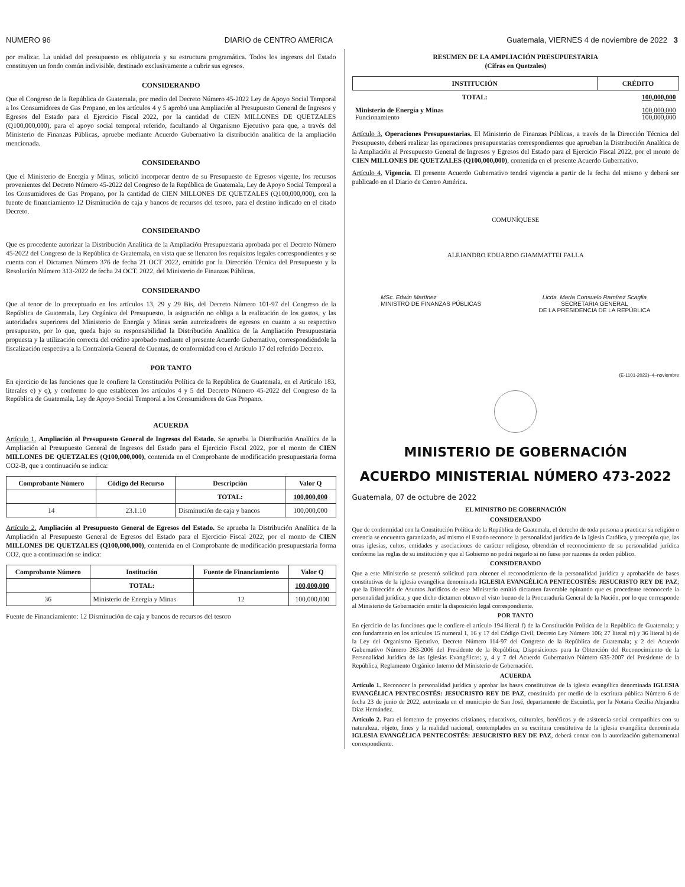NUMERO 96 DIARIO de CENTRO AMERICA Guatemala, VIERNES 4 de noviembre de 2022 3
por realizar. La unidad del presupuesto es obligatoria y su estructura programática. Todos los ingresos del Estado constituyen un fondo común indivisible, destinado exclusivamente a cubrir sus egresos.
CONSIDERANDO
Que el Congreso de la República de Guatemala, por medio del Decreto Número 45-2022 Ley de Apoyo Social Temporal a los Consumidores de Gas Propano, en los artículos 4 y 5 aprobó una Ampliación al Presupuesto General de Ingresos y Egresos del Estado para el Ejercicio Fiscal 2022, por la cantidad de CIEN MILLONES DE QUETZALES (Q100,000,000), para el apoyo social temporal referido, facultando al Organismo Ejecutivo para que, a través del Ministerio de Finanzas Públicas, apruebe mediante Acuerdo Gubernativo la distribución analítica de la ampliación mencionada.
CONSIDERANDO
Que el Ministerio de Energía y Minas, solicitó incorporar dentro de su Presupuesto de Egresos vigente, los recursos provenientes del Decreto Número 45-2022 del Congreso de la República de Guatemala, Ley de Apoyo Social Temporal a los Consumidores de Gas Propano, por la cantidad de CIEN MILLONES DE QUETZALES (Q100,000,000), con la fuente de financiamiento 12 Disminución de caja y bancos de recursos del tesoro, para el destino indicado en el citado Decreto.
CONSIDERANDO
Que es procedente autorizar la Distribución Analítica de la Ampliación Presupuestaria aprobada por el Decreto Número 45-2022 del Congreso de la República de Guatemala, en vista que se llenaron los requisitos legales correspondientes y se cuenta con el Dictamen Número 376 de fecha 21 OCT 2022, emitido por la Dirección Técnica del Presupuesto y la Resolución Número 313-2022 de fecha 24 OCT. 2022, del Ministerio de Finanzas Públicas.
CONSIDERANDO
Que al tenor de lo preceptuado en los artículos 13, 29 y 29 Bis, del Decreto Número 101-97 del Congreso de la República de Guatemala, Ley Orgánica del Presupuesto, la asignación no obliga a la realización de los gastos, y las autoridades superiores del Ministerio de Energía y Minas serán autorizadores de egresos en cuanto a su respectivo presupuesto, por lo que, queda bajo su responsabilidad la Distribución Analítica de la Ampliación Presupuestaria propuesta y la utilización correcta del crédito aprobado mediante el presente Acuerdo Gubernativo, correspondiéndole la fiscalización respectiva a la Contraloría General de Cuentas, de conformidad con el Artículo 17 del referido Decreto.
POR TANTO
En ejercicio de las funciones que le confiere la Constitución Política de la República de Guatemala, en el Artículo 183, literales e) y q), y conforme lo que establecen los artículos 4 y 5 del Decreto Número 45-2022 del Congreso de la República de Guatemala, Ley de Apoyo Social Temporal a los Consumidores de Gas Propano.
ACUERDA
Artículo 1. Ampliación al Presupuesto General de Ingresos del Estado. Se aprueba la Distribución Analítica de la Ampliación al Presupuesto General de Ingresos del Estado para el Ejercicio Fiscal 2022, por el monto de CIEN MILLONES DE QUETZALES (Q100,000,000), contenida en el Comprobante de modificación presupuestaria forma CO2-B, que a continuación se indica:
| Comprobante Número | Código del Recurso | Descripción | Valor Q |
| --- | --- | --- | --- |
| | | TOTAL: | 100,000,000 |
| 14 | 23.1.10 | Disminución de caja y bancos | 100,000,000 |
Artículo 2. Ampliación al Presupuesto General de Egresos del Estado. Se aprueba la Distribución Analítica de la Ampliación al Presupuesto General de Egresos del Estado para el Ejercicio Fiscal 2022, por el monto de CIEN MILLONES DE QUETZALES (Q100,000,000), contenida en el Comprobante de modificación presupuestaria forma CO2, que a continuación se indica:
| Comprobante Número | Institución | Fuente de Financiamiento | Valor Q |
| --- | --- | --- | --- |
| | TOTAL: | | 100,000,000 |
| 36 | Ministerio de Energía y Minas | 12 | 100,000,000 |
Fuente de Financiamiento: 12 Disminución de caja y bancos de recursos del tesoro
RESUMEN DE LA AMPLIACIÓN PRESUPUESTARIA
(Cifras en Quetzales)
| INSTITUCIÓN | CRÉDITO |
| --- | --- |
| TOTAL: | 100,000,000 |
| Ministerio de Energía y Minas Funcionamiento | 100,000,000 100,000,000 |
Artículo 3. Operaciones Presupuestarias. El Ministerio de Finanzas Públicas, a través de la Dirección Técnica del Presupuesto, deberá realizar las operaciones presupuestarias correspondientes que aprueban la Distribución Analítica de la Ampliación al Presupuesto General de Ingresos y Egresos del Estado para el Ejercicio Fiscal 2022, por el monto de CIEN MILLONES DE QUETZALES (Q100,000,000), contenida en el presente Acuerdo Gubernativo.
Artículo 4. Vigencia. El presente Acuerdo Gubernativo tendrá vigencia a partir de la fecha del mismo y deberá ser publicado en el Diario de Centro América.
COMUNÍQUESE
ALEJANDRO EDUARDO GIAMMATTEI FALLA
MSc. Edwin Martínez
MINISTRO DE FINANZAS PÚBLICAS
Licda. María Consuelo Ramírez Scaglia
SECRETARIA GENERAL
DE LA PRESIDENCIA DE LA REPÚBLICA
(E-1101-2022)–4–noviembre
MINISTERIO DE GOBERNACIÓN
ACUERDO MINISTERIAL NÚMERO 473-2022
Guatemala, 07 de octubre de 2022
EL MINISTRO DE GOBERNACIÓN
CONSIDERANDO
Que de conformidad con la Constitución Política de la República de Guatemala, el derecho de toda persona a practicar su religión o creencia se encuentra garantizado, así mismo el Estado reconoce la personalidad jurídica de la Iglesia Católica, y preceptúa que, las otras iglesias, cultos, entidades y asociaciones de carácter religioso, obtendrán el reconocimiento de su personalidad jurídica conforme las reglas de su institución y que el Gobierno no podrá negarlo si no fuese por razones de orden público.
CONSIDERANDO
Que a este Ministerio se presentó solicitud para obtener el reconocimiento de la personalidad jurídica y aprobación de bases constitutivas de la iglesia evangélica denominada IGLESIA EVANGÉLICA PENTECOSTÉS: JESUCRISTO REY DE PAZ; que la Dirección de Asuntos Jurídicos de este Ministerio emitió dictamen favorable opinando que es procedente reconocerle la personalidad jurídica, y que dicho dictamen obtuvo el visto bueno de la Procuraduría General de la Nación, por lo que corresponde al Ministerio de Gobernación emitir la disposición legal correspondiente.
POR TANTO
En ejercicio de las funciones que le confiere el artículo 194 literal f) de la Constitución Política de la República de Guatemala; y con fundamento en los artículos 15 numeral 1, 16 y 17 del Código Civil, Decreto Ley Número 106; 27 literal m) y 36 literal b) de la Ley del Organismo Ejecutivo, Decreto Número 114-97 del Congreso de la República de Guatemala; y 2 del Acuerdo Gubernativo Número 263-2006 del Presidente de la República, Disposiciones para la Obtención del Reconocimiento de la Personalidad Jurídica de las Iglesias Evangélicas; y, 4 y 7 del Acuerdo Gubernativo Número 635-2007 del Presidente de la República, Reglamento Orgánico Interno del Ministerio de Gobernación.
ACUERDA
Artículo 1. Reconocer la personalidad jurídica y aprobar las bases constitutivas de la iglesia evangélica denominada IGLESIA EVANGÉLICA PENTECOSTÉS: JESUCRISTO REY DE PAZ, constituida por medio de la escritura pública Número 6 de fecha 23 de junio de 2022, autorizada en el municipio de San José, departamento de Escuintla, por la Notaria Cecilia Alejandra Díaz Hernández.
Artículo 2. Para el fomento de proyectos cristianos, educativos, culturales, benéficos y de asistencia social compatibles con su naturaleza, objeto, fines y la realidad nacional, contemplados en su escritura constitutiva de la iglesia evangélica denominada IGLESIA EVANGÉLICA PENTECOSTÉS: JESUCRISTO REY DE PAZ, deberá contar con la autorización gubernamental correspondiente.